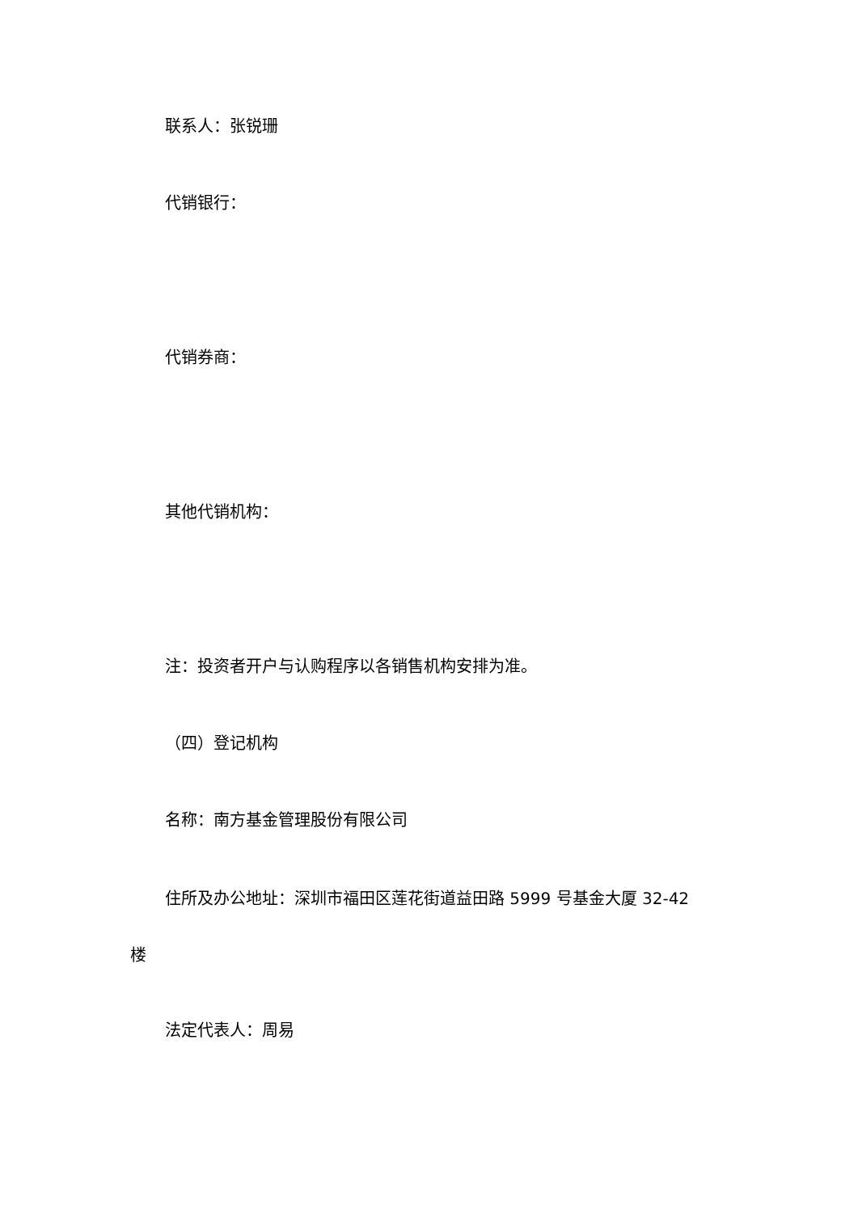联系人：张锐珊
代销银行：
代销券商：
其他代销机构：
注：投资者开户与认购程序以各销售机构安排为准。
（四）登记机构
名称：南方基金管理股份有限公司
住所及办公地址：深圳市福田区莲花街道益田路 5999 号基金大厦 32-42 楼
法定代表人：周易